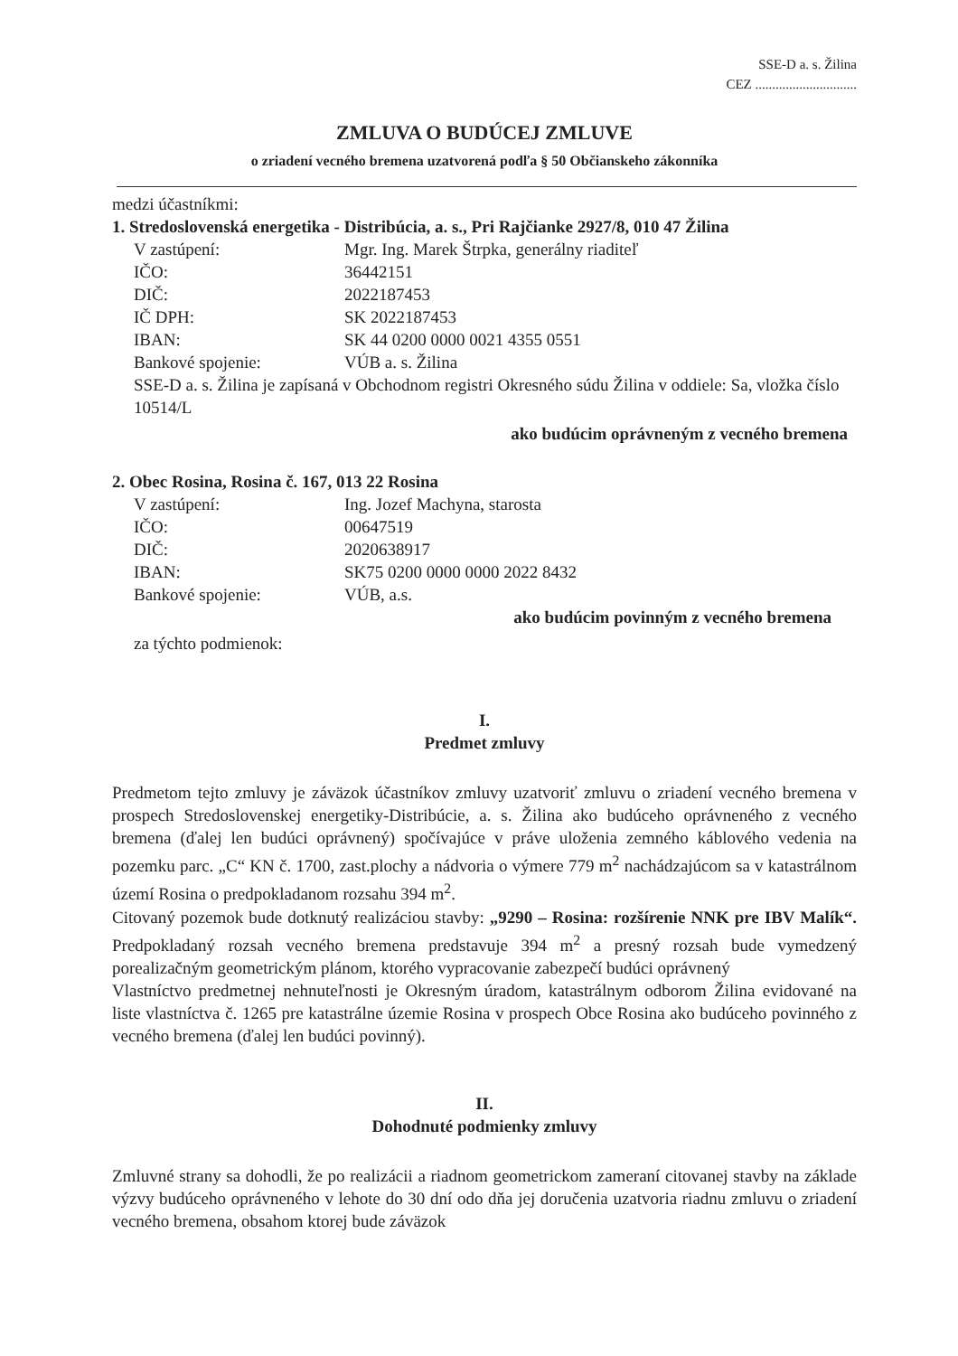SSE-D a. s. Žilina
CEZ ..............................
ZMLUVA O BUDÚCEJ ZMLUVE
o zriadení vecného bremena uzatvorená podľa § 50 Občianskeho zákonníka
medzi účastníkmi:
1. Stredoslovenská energetika - Distribúcia, a. s., Pri Rajčianke 2927/8, 010 47 Žilina
V zastúpení: Mgr. Ing. Marek Štrpka, generálny riaditeľ
IČO: 36442151
DIČ: 2022187453
IČ DPH: SK 2022187453
IBAN: SK 44 0200 0000 0021 4355 0551
Bankové spojenie: VÚB a. s. Žilina
SSE-D a. s. Žilina je zapísaná v Obchodnom registri Okresného súdu Žilina v oddiele: Sa, vložka číslo 10514/L
ako budúcim oprávneným z vecného bremena
2. Obec Rosina, Rosina č. 167, 013 22 Rosina
V zastúpení: Ing. Jozef Machyna, starosta
IČO: 00647519
DIČ: 2020638917
IBAN: SK75 0200 0000 0000 2022 8432
Bankové spojenie: VÚB, a.s.
ako budúcim povinným z vecného bremena
za týchto podmienok:
I.
Predmet zmluvy
Predmetom tejto zmluvy je záväzok účastníkov zmluvy uzatvoriť zmluvu o zriadení vecného bremena v prospech Stredoslovenskej energetiky-Distribúcie, a. s. Žilina ako budúceho oprávneného z vecného bremena (ďalej len budúci oprávnený) spočívajúce v práve uloženia zemného káblového vedenia na pozemku parc. „C“ KN č. 1700, zast.plochy a nádvoria o výmere 779 m<sup>2</sup> nachádzajúcom sa v katastrálnom území Rosina o predpokladanom rozsahu 394 m<sup>2</sup>.
Citovaný pozemok bude dotknutý realizáciou stavby: „9290 – Rosina: rozšírenie NNK pre IBV Malík“. Predpokladaný rozsah vecného bremena predstavuje 394 m<sup>2</sup> a presný rozsah bude vymedzený porealizačným geometrickým plánom, ktorého vypracovanie zabezpečí budúci oprávnený
Vlastníctvo predmetnej nehnuteľnosti je Okresným úradom, katastrálnym odborom Žilina evidované na liste vlastníctva č. 1265 pre katastrálne územie Rosina v prospech Obce Rosina ako budúceho povinného z vecného bremena (ďalej len budúci povinný).
II.
Dohodnuté podmienky zmluvy
Zmluvné strany sa dohodli, že po realizácii a riadnom geometrickom zameraní citovanej stavby na základe výzvy budúceho oprávneného v lehote do 30 dní odo dňa jej doručenia uzatvoria riadnu zmluvu o zriadení vecného bremena, obsahom ktorej bude záväzok